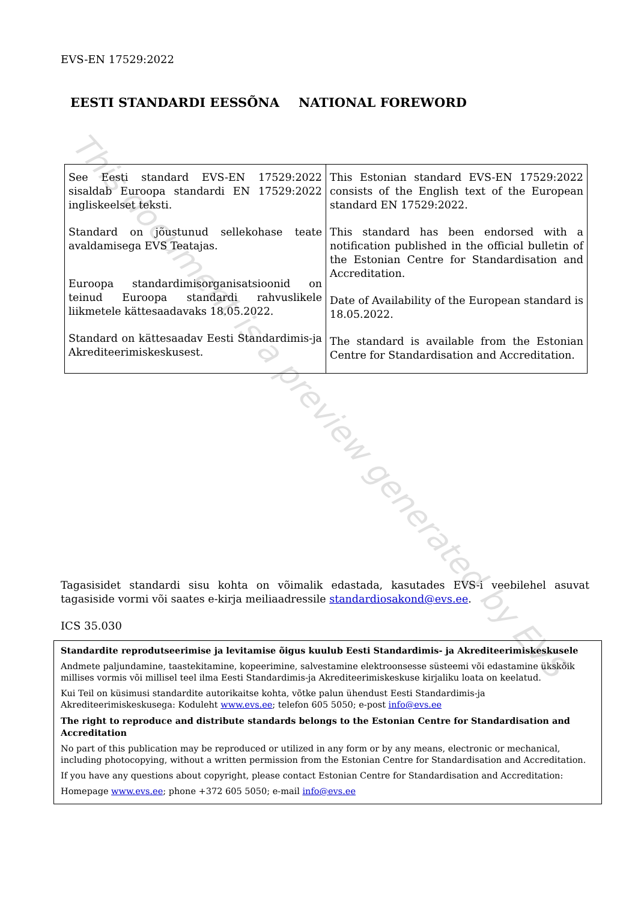EVS-EN 17529:2022
EESTI STANDARDI EESSÕNA NATIONAL FOREWORD
| See Eesti standard EVS-EN 17529:2022 sisaldab Euroopa standardi EN 17529:2022 ingliskeelset teksti. Standard on jõustunud sellekohase teate avaldamisega EVS Teatajas. Euroopa standardimisorganisatsioonid on teinud Euroopa standardi rahvuslikele liikmetele kättesaadavaks 18.05.2022. Standard on kättesaadav Eesti Standardimis-ja Akrediteerimiskeskusest. | This Estonian standard EVS-EN 17529:2022 consists of the English text of the European standard EN 17529:2022. This standard has been endorsed with a notification published in the official bulletin of the Estonian Centre for Standardisation and Accreditation. Date of Availability of the European standard is 18.05.2022. The standard is available from the Estonian Centre for Standardisation and Accreditation. |
Tagasisidet standardi sisu kohta on võimalik edastada, kasutades EVS-i veebilehel asuvat tagasiside vormi või saates e-kirja meiliaadressile standardiosakond@evs.ee.
ICS 35.030
Standardite reprodutseerimise ja levitamise õigus kuulub Eesti Standardimis- ja Akrediteerimiskeskusele
Andmete paljundamine, taastekitamine, kopeerimine, salvestamine elektroonsesse süsteemi või edastamine ükskõik millises vormis või millisel teel ilma Eesti Standardimis-ja Akrediteerimiskeskuse kirjaliku loata on keelatud.
Kui Teil on küsimusi standardite autorikaitse kohta, võtke palun ühendust Eesti Standardimis-ja Akrediteerimiskeskusega: Koduleht www.evs.ee; telefon 605 5050; e-post info@evs.ee
The right to reproduce and distribute standards belongs to the Estonian Centre for Standardisation and Accreditation
No part of this publication may be reproduced or utilized in any form or by any means, electronic or mechanical, including photocopying, without a written permission from the Estonian Centre for Standardisation and Accreditation.
If you have any questions about copyright, please contact Estonian Centre for Standardisation and Accreditation:
Homepage www.evs.ee; phone +372 605 5050; e-mail info@evs.ee
This document is a preview generated by EVS